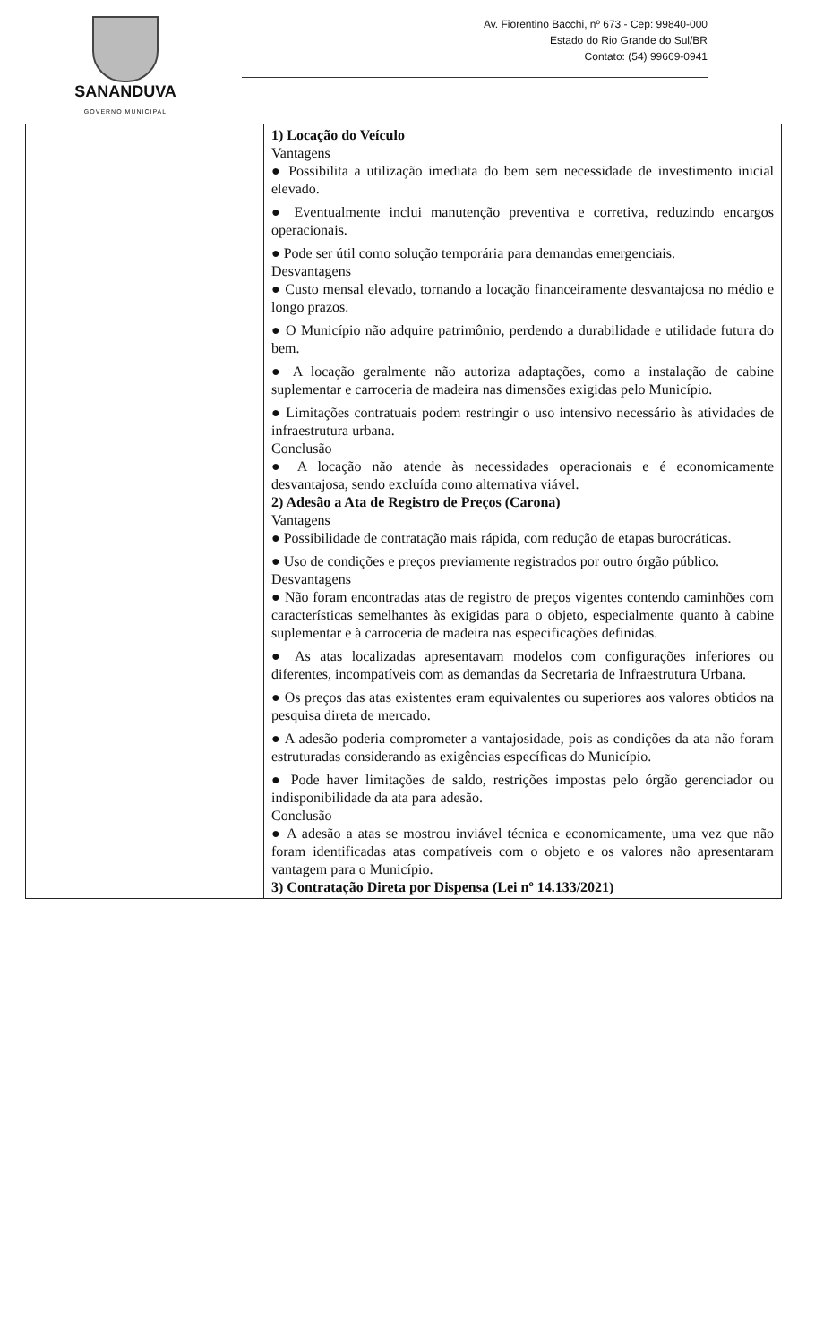SANANDUVA
GOVERNO MUNICIPAL
Av. Fiorentino Bacchi, nº 673 - Cep: 99840-000
Estado do Rio Grande do Sul/BR
Contato: (54) 99669-0941
| | | 1) Locação do Veículo Vantagens ● Possibilita a utilização imediata do bem sem necessidade de investimento inicial elevado. ● Eventualmente inclui manutenção preventiva e corretiva, reduzindo encargos operacionais. ● Pode ser útil como solução temporária para demandas emergenciais. Desvantagens ● Custo mensal elevado, tornando a locação financeiramente desvantajosa no médio e longo prazos. ● O Município não adquire patrimônio, perdendo a durabilidade e utilidade futura do bem. ● A locação geralmente não autoriza adaptações, como a instalação de cabine suplementar e carroceria de madeira nas dimensões exigidas pelo Município. ● Limitações contratuais podem restringir o uso intensivo necessário às atividades de infraestrutura urbana. Conclusão ● A locação não atende às necessidades operacionais e é economicamente desvantajosa, sendo excluída como alternativa viável. 2) Adesão a Ata de Registro de Preços (Carona) Vantagens ● Possibilidade de contratação mais rápida, com redução de etapas burocráticas. ● Uso de condições e preços previamente registrados por outro órgão público. Desvantagens ● Não foram encontradas atas de registro de preços vigentes contendo caminhões com características semelhantes às exigidas para o objeto, especialmente quanto à cabine suplementar e à carroceria de madeira nas especificações definidas. ● As atas localizadas apresentavam modelos com configurações inferiores ou diferentes, incompatíveis com as demandas da Secretaria de Infraestrutura Urbana. ● Os preços das atas existentes eram equivalentes ou superiores aos valores obtidos na pesquisa direta de mercado. ● A adesão poderia comprometer a vantajosidade, pois as condições da ata não foram estruturadas considerando as exigências específicas do Município. ● Pode haver limitações de saldo, restrições impostas pelo órgão gerenciador ou indisponibilidade da ata para adesão. Conclusão ● A adesão a atas se mostrou inviável técnica e economicamente, uma vez que não foram identificadas atas compatíveis com o objeto e os valores não apresentaram vantagem para o Município. 3) Contratação Direta por Dispensa (Lei nº 14.133/2021) |